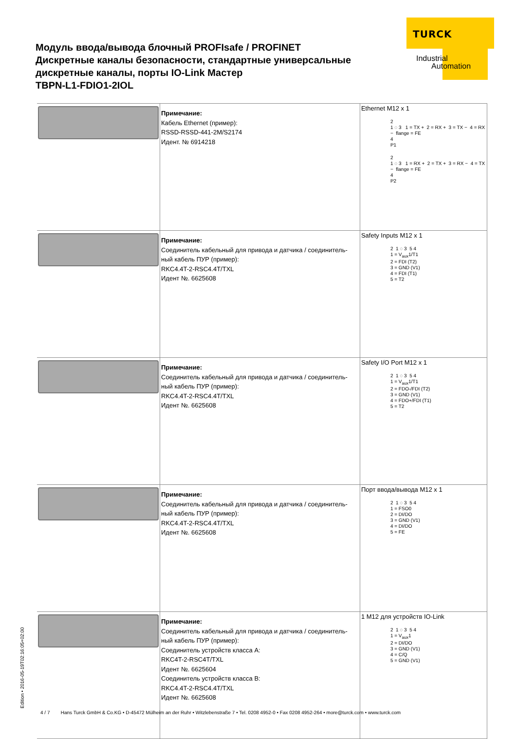TURCK
Industrial
Automation
Модуль ввода/вывода блочный PROFIsafe / PROFINET
Дискретные каналы безопасности, стандартные универсальные
дискретные каналы, порты IO-Link Мастер
TBPN-L1-FDIO1-2IOL
| | Примечание: Кабель Ethernet (пример): RSSD-RSSD-441-2M/S2174 Идент. № 6914218 | Ethernet M12 x 1 2 1 ◌ 3 1 = TX + 2 = RX + 3 = TX − 4 = RX − flange = FE 4 P1 2 1 ◌ 3 1 = RX + 2 = TX + 3 = RX − 4 = TX − flange = FE 4 P2 |
| | Примечание: Соединитель кабельный для привода и датчика / соединитель-ный кабель ПУР (пример): RKC4.4T-2-RSC4.4T/TXL Идент №. 6625608 | Safety Inputs M12 x 1 2 1 ◌ 3 5 4 1 = V<sub>aux</sub>1/T1 2 = FDI (T2) 3 = GND (V1) 4 = FDI (T1) 5 = T2 |
| | Примечание: Соединитель кабельный для привода и датчика / соединитель-ный кабель ПУР (пример): RKC4.4T-2-RSC4.4T/TXL Идент №. 6625608 | Safety I/O Port M12 x 1 2 1 ◌ 3 5 4 1 = V<sub>aux</sub>1/T1 2 = FDO-/FDI (T2) 3 = GND (V1) 4 = FDO+/FDI (T1) 5 = T2 |
| | Примечание: Соединитель кабельный для привода и датчика / соединитель-ный кабель ПУР (пример): RKC4.4T-2-RSC4.4T/TXL Идент №. 6625608 | Порт ввода/вывода M12 x 1 2 1 ◌ 3 5 4 1 = FSO0 2 = DI/DO 3 = GND (V1) 4 = DI/DO 5 = FE |
| | Примечание: Соединитель кабельный для привода и датчика / соединитель-ный кабель ПУР (пример): Соединитель устройств класса A: RKC4T-2-RSC4T/TXL Идент №. 6625604 Соединитель устройств класса B: RKC4.4T-2-RSC4.4T/TXL Идент №. 6625608 | 1 M12 для устройств IO-Link 2 1 ◌ 3 5 4 1 = V<sub>aux</sub>1 2 = DI/DO 3 = GND (V1) 4 = C/Q 5 = GND (V1) |
Edition • 2016-05-19T02:16:05+02:00
4 / 7 Hans Turck GmbH & Co.KG • D-45472 Mülheim an der Ruhr • Witzlebenstraße 7 • Tel. 0208 4952-0 • Fax 0208 4952-264 • more@turck.com • www.turck.com